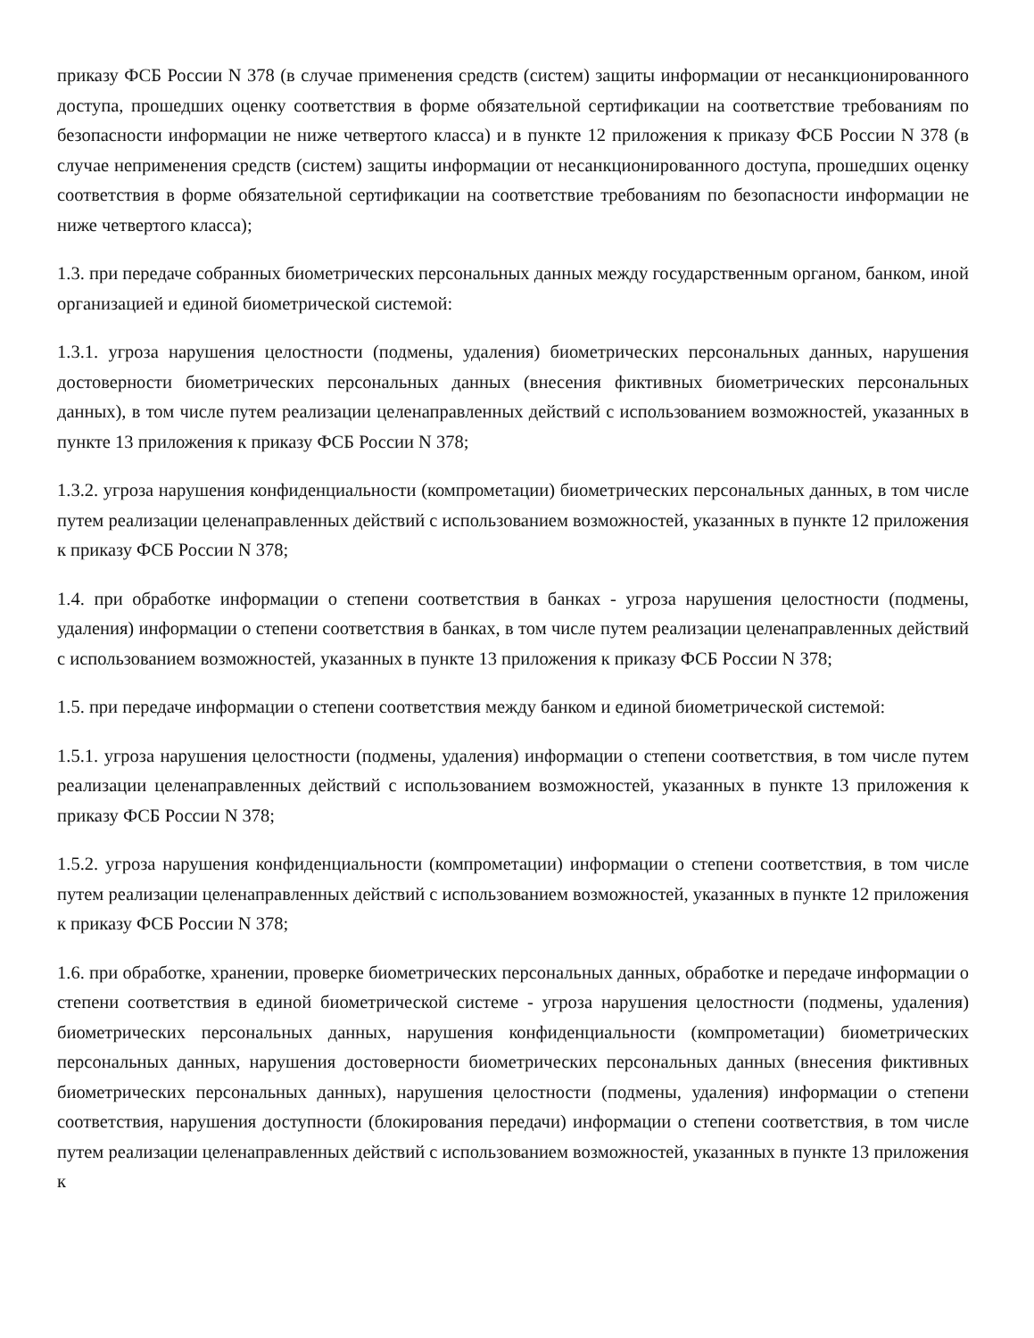приказу ФСБ России N 378 (в случае применения средств (систем) защиты информации от несанкционированного доступа, прошедших оценку соответствия в форме обязательной сертификации на соответствие требованиям по безопасности информации не ниже четвертого класса) и в пункте 12 приложения к приказу ФСБ России N 378 (в случае неприменения средств (систем) защиты информации от несанкционированного доступа, прошедших оценку соответствия в форме обязательной сертификации на соответствие требованиям по безопасности информации не ниже четвертого класса);
1.3. при передаче собранных биометрических персональных данных между государственным органом, банком, иной организацией и единой биометрической системой:
1.3.1. угроза нарушения целостности (подмены, удаления) биометрических персональных данных, нарушения достоверности биометрических персональных данных (внесения фиктивных биометрических персональных данных), в том числе путем реализации целенаправленных действий с использованием возможностей, указанных в пункте 13 приложения к приказу ФСБ России N 378;
1.3.2. угроза нарушения конфиденциальности (компрометации) биометрических персональных данных, в том числе путем реализации целенаправленных действий с использованием возможностей, указанных в пункте 12 приложения к приказу ФСБ России N 378;
1.4. при обработке информации о степени соответствия в банках - угроза нарушения целостности (подмены, удаления) информации о степени соответствия в банках, в том числе путем реализации целенаправленных действий с использованием возможностей, указанных в пункте 13 приложения к приказу ФСБ России N 378;
1.5. при передаче информации о степени соответствия между банком и единой биометрической системой:
1.5.1. угроза нарушения целостности (подмены, удаления) информации о степени соответствия, в том числе путем реализации целенаправленных действий с использованием возможностей, указанных в пункте 13 приложения к приказу ФСБ России N 378;
1.5.2. угроза нарушения конфиденциальности (компрометации) информации о степени соответствия, в том числе путем реализации целенаправленных действий с использованием возможностей, указанных в пункте 12 приложения к приказу ФСБ России N 378;
1.6. при обработке, хранении, проверке биометрических персональных данных, обработке и передаче информации о степени соответствия в единой биометрической системе - угроза нарушения целостности (подмены, удаления) биометрических персональных данных, нарушения конфиденциальности (компрометации) биометрических персональных данных, нарушения достоверности биометрических персональных данных (внесения фиктивных биометрических персональных данных), нарушения целостности (подмены, удаления) информации о степени соответствия, нарушения доступности (блокирования передачи) информации о степени соответствия, в том числе путем реализации целенаправленных действий с использованием возможностей, указанных в пункте 13 приложения к